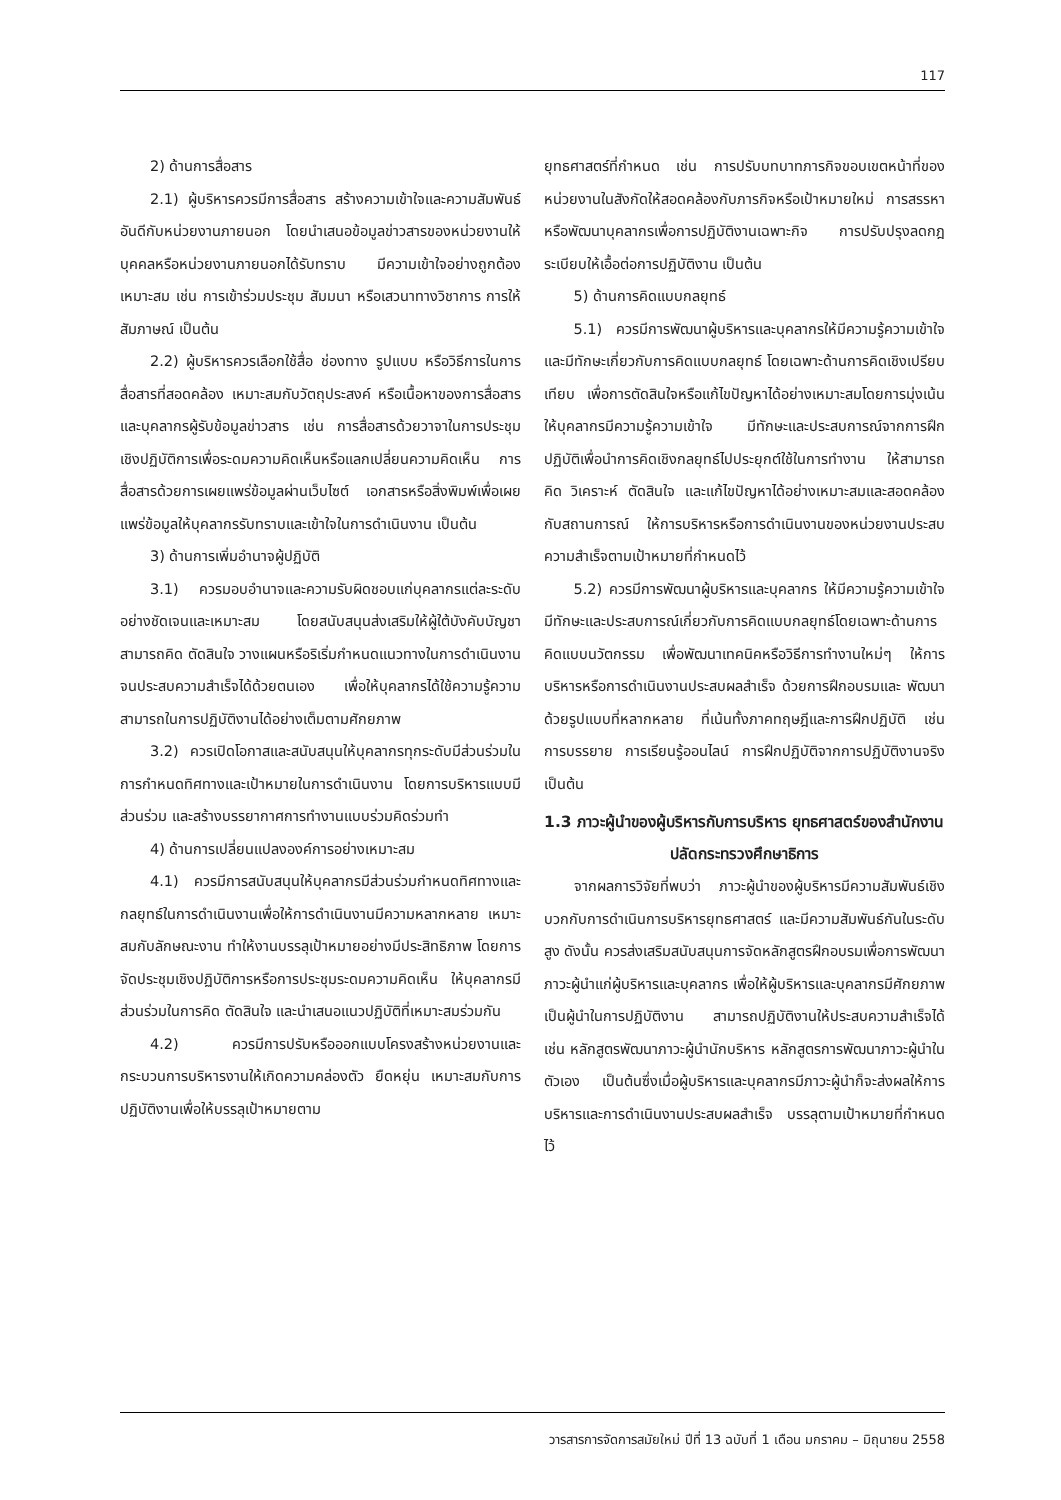117
2) ด้านการสื่อสาร
2.1) ผู้บริหารควรมีการสื่อสาร สร้างความเข้าใจและความสัมพันธ์อันดีกับหน่วยงานภายนอก โดยนำเสนอข้อมูลข่าวสารของหน่วยงานให้บุคคลหรือหน่วยงานภายนอกได้รับทราบ มีความเข้าใจอย่างถูกต้อง เหมาะสม เช่น การเข้าร่วมประชุม สัมมนา หรือเสวนาทางวิชาการ การให้สัมภาษณ์ เป็นต้น
2.2) ผู้บริหารควรเลือกใช้สื่อ ช่องทาง รูปแบบ หรือวิธีการในการสื่อสารที่สอดคล้อง เหมาะสมกับวัตถุประสงค์ หรือเนื้อหาของการสื่อสาร และบุคลากรผู้รับข้อมูลข่าวสาร เช่น การสื่อสารด้วยวาจาในการประชุมเชิงปฏิบัติการเพื่อระดมความคิดเห็นหรือแลกเปลี่ยนความคิดเห็น การสื่อสารด้วยการเผยแพร่ข้อมูลผ่านเว็บไซต์ เอกสารหรือสิ่งพิมพ์เพื่อเผยแพร่ข้อมูลให้บุคลากรรับทราบและเข้าใจในการดำเนินงาน เป็นต้น
3) ด้านการเพิ่มอำนาจผู้ปฏิบัติ
3.1) ควรมอบอำนาจและความรับผิดชอบแก่บุคลากรแต่ละระดับอย่างชัดเจนและเหมาะสม โดยสนับสนุนส่งเสริมให้ผู้ใต้บังคับบัญชาสามารถคิด ตัดสินใจ วางแผนหรือริเริ่มกำหนดแนวทางในการดำเนินงานจนประสบความสำเร็จได้ด้วยตนเอง เพื่อให้บุคลากรได้ใช้ความรู้ความสามารถในการปฏิบัติงานได้อย่างเต็มตามศักยภาพ
3.2) ควรเปิดโอกาสและสนับสนุนให้บุคลากรทุกระดับมีส่วนร่วมในการกำหนดทิศทางและเป้าหมายในการดำเนินงาน โดยการบริหารแบบมีส่วนร่วม และสร้างบรรยากาศการทำงานแบบร่วมคิดร่วมทำ
4) ด้านการเปลี่ยนแปลงองค์การอย่างเหมาะสม
4.1) ควรมีการสนับสนุนให้บุคลากรมีส่วนร่วมกำหนดทิศทางและกลยุทธ์ในการดำเนินงานเพื่อให้การดำเนินงานมีความหลากหลาย เหมาะสมกับลักษณะงาน ทำให้งานบรรลุเป้าหมายอย่างมีประสิทธิภาพ โดยการจัดประชุมเชิงปฏิบัติการหรือการประชุมระดมความคิดเห็น ให้บุคลากรมีส่วนร่วมในการคิด ตัดสินใจ และนำเสนอแนวปฏิบัติที่เหมาะสมร่วมกัน
4.2) ควรมีการปรับหรือออกแบบโครงสร้างหน่วยงานและกระบวนการบริหารงานให้เกิดความคล่องตัว ยืดหยุ่น เหมาะสมกับการปฏิบัติงานเพื่อให้บรรลุเป้าหมายตาม
ยุทธศาสตร์ที่กำหนด เช่น การปรับบทบาทภารกิจขอบเขตหน้าที่ของหน่วยงานในสังกัดให้สอดคล้องกับภารกิจหรือเป้าหมายใหม่ การสรรหาหรือพัฒนาบุคลากรเพื่อการปฏิบัติงานเฉพาะกิจ การปรับปรุงลดกฎระเบียบให้เอื้อต่อการปฏิบัติงาน เป็นต้น
5) ด้านการคิดแบบกลยุทธ์
5.1) ควรมีการพัฒนาผู้บริหารและบุคลากรให้มีความรู้ความเข้าใจและมีทักษะเกี่ยวกับการคิดแบบกลยุทธ์ โดยเฉพาะด้านการคิดเชิงเปรียบเทียบ เพื่อการตัดสินใจหรือแก้ไขปัญหาได้อย่างเหมาะสมโดยการมุ่งเน้นให้บุคลากรมีความรู้ความเข้าใจ มีทักษะและประสบการณ์จากการฝึกปฏิบัติเพื่อนำการคิดเชิงกลยุทธ์ไปประยุกต์ใช้ในการทำงาน ให้สามารถคิด วิเคราะห์ ตัดสินใจ และแก้ไขปัญหาได้อย่างเหมาะสมและสอดคล้องกับสถานการณ์ ให้การบริหารหรือการดำเนินงานของหน่วยงานประสบความสำเร็จตามเป้าหมายที่กำหนดไว้
5.2) ควรมีการพัฒนาผู้บริหารและบุคลากร ให้มีความรู้ความเข้าใจมีทักษะและประสบการณ์เกี่ยวกับการคิดแบบกลยุทธ์โดยเฉพาะด้านการคิดแบบนวัตกรรม เพื่อพัฒนาเทคนิคหรือวิธีการทำงานใหม่ๆ ให้การบริหารหรือการดำเนินงานประสบผลสำเร็จ ด้วยการฝึกอบรมและ พัฒนาด้วยรูปแบบที่หลากหลาย ที่เน้นทั้งภาคทฤษฎีและการฝึกปฏิบัติ เช่น การบรรยาย การเรียนรู้ออนไลน์ การฝึกปฏิบัติจากการปฏิบัติงานจริง เป็นต้น
1.3 ภาวะผู้นำของผู้บริหารกับการบริหาร ยุทธศาสตร์ของสำนักงานปลัดกระทรวงศึกษาธิการ
จากผลการวิจัยที่พบว่า ภาวะผู้นำของผู้บริหารมีความสัมพันธ์เชิงบวกกับการดำเนินการบริหารยุทธศาสตร์ และมีความสัมพันธ์กันในระดับสูง ดังนั้น ควรส่งเสริมสนับสนุนการจัดหลักสูตรฝึกอบรมเพื่อการพัฒนาภาวะผู้นำแก่ผู้บริหารและบุคลากร เพื่อให้ผู้บริหารและบุคลากรมีศักยภาพเป็นผู้นำในการปฏิบัติงาน สามารถปฏิบัติงานให้ประสบความสำเร็จได้ เช่น หลักสูตรพัฒนาภาวะผู้นำนักบริหาร หลักสูตรการพัฒนาภาวะผู้นำในตัวเอง เป็นต้นซึ่งเมื่อผู้บริหารและบุคลากรมีภาวะผู้นำก็จะส่งผลให้การบริหารและการดำเนินงานประสบผลสำเร็จ บรรลุตามเป้าหมายที่กำหนดไว้
วารสารการจัดการสมัยใหม่ ปีที่ 13 ฉบับที่ 1 เดือน มกราคม – มิถุนายน 2558